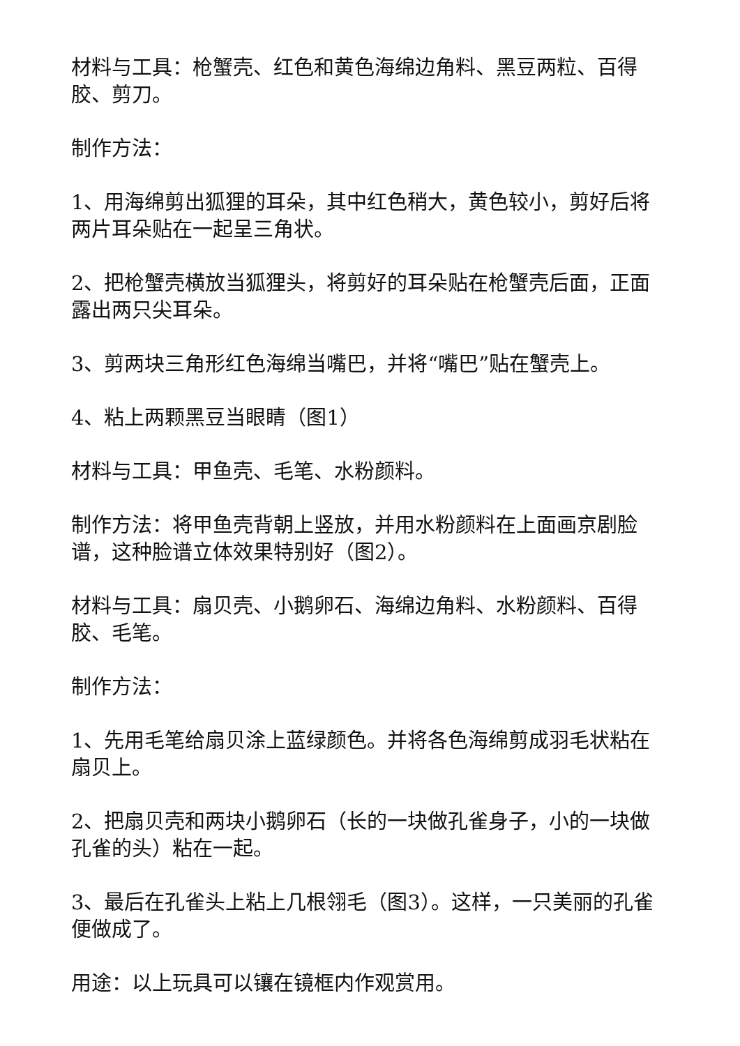材料与工具：枪蟹壳、红色和黄色海绵边角料、黑豆两粒、百得胶、剪刀。
制作方法：
1、用海绵剪出狐狸的耳朵，其中红色稍大，黄色较小，剪好后将两片耳朵贴在一起呈三角状。
2、把枪蟹壳横放当狐狸头，将剪好的耳朵贴在枪蟹壳后面，正面露出两只尖耳朵。
3、剪两块三角形红色海绵当嘴巴，并将“嘴巴”贴在蟹壳上。
4、粘上两颗黑豆当眼睛（图1）
材料与工具：甲鱼壳、毛笔、水粉颜料。
制作方法：将甲鱼壳背朝上竖放，并用水粉颜料在上面画京剧脸谱，这种脸谱立体效果特别好（图2）。
材料与工具：扇贝壳、小鹅卵石、海绵边角料、水粉颜料、百得胶、毛笔。
制作方法：
1、先用毛笔给扇贝涂上蓝绿颜色。并将各色海绵剪成羽毛状粘在扇贝上。
2、把扇贝壳和两块小鹅卵石（长的一块做孔雀身子，小的一块做孔雀的头）粘在一起。
3、最后在孔雀头上粘上几根翎毛（图3）。这样，一只美丽的孔雀便做成了。
用途：以上玩具可以镶在镜框内作观赏用。